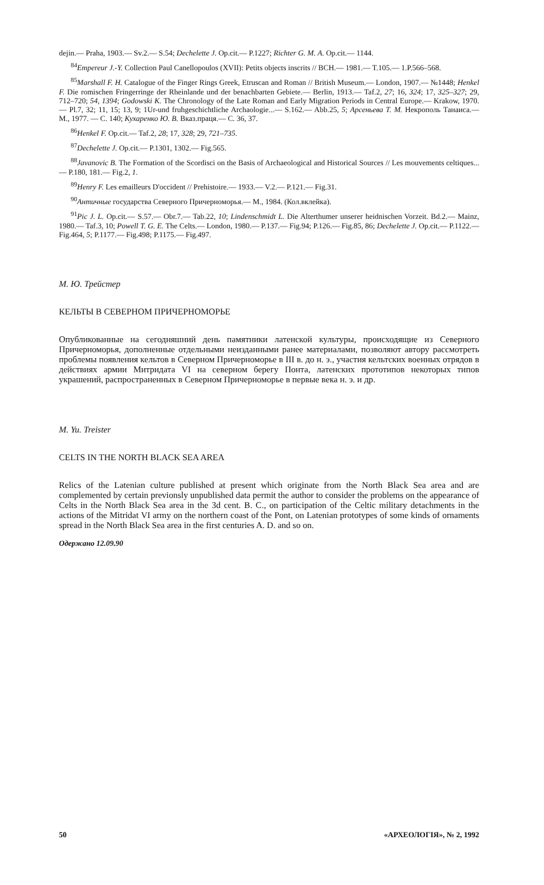dejin.— Praha, 1903.— Sv.2.— S.54; Dechelette J. Op.cit.— P.1227; Richter G. M. A. Op.cit.— 1144.
<sup>84</sup> Empereur J.-Y. Collection Paul Canellopoulos (XVII): Petits objects inscrits // BCH.— 1981.— T.105.— 1.P.566–568.
<sup>85</sup> Marshall F. H. Catalogue of the Finger Rings Greek, Etruscan and Roman // British Museum.— London, 1907.— №1448; Henkel F. Die romischen Fringerringe der Rheinlande und der benachbarten Gebiete.— Berlin, 1913.— Taf.2, 27; 16, 324; 17, 325–327; 29, 712–720; 54, 1394; Godowski K. The Chronology of the Late Roman and Early Migration Periods in Central Europe.— Krakow, 1970.— Pl.7, 32; 11, 15; 13, 9; 1Ur-und fruhgeschichtliche Archaologie...— S.162.— Abb.25, 5; Арсеньева Т. М. Некрополь Танаиса.— М., 1977. — С. 140; Кухаренко Ю. В. Вказ.праця.— С. 36, 37.
<sup>86</sup> Henkel F. Op.cit.— Taf.2, 28; 17, 328; 29, 721–735.
<sup>87</sup> Dechelette J. Op.cit.— P.1301, 1302.— Fig.565.
<sup>88</sup> Javanovic B. The Formation of the Scordisci on the Basis of Archaeological and Historical Sources // Les mouvements celtiques...— P.180, 181.— Fig.2, 1.
<sup>89</sup> Henry F. Les emailleurs D'occident // Prehistoire.— 1933.— V.2.— P.121.— Fig.31.
<sup>90</sup> Античные государства Северного Причерноморья.— М., 1984. (Кол.вклейка).
<sup>91</sup> Pic J. L. Op.cit.— S.57.— Obr.7.— Tab.22, 10; Lindenschmidt L. Die Alterthumer unserer heidnischen Vorzeit. Bd.2.— Mainz, 1980.— Taf.3, 10; Powell T. G. E. The Celts.— London, 1980.— P.137.— Fig.94; P.126.— Fig.85, 86; Dechelette J. Op.cit.— P.1122.— Fig.464, 5; P.1177.— Fig.498; P.1175.— Fig.497.
М. Ю. Трейстер
КЕЛЬТЫ В СЕВЕРНОМ ПРИЧЕРНОМОРЬЕ
Опубликованные на сегодняшний день памятники латенской культуры, происходящие из Северного Причерноморья, дополненные отдельными неизданными ранее материалами, позволяют автору рассмотреть проблемы появления кельтов в Северном Причерноморье в III в. до н. э., участия кельтских военных отрядов в действиях армии Митридата VI на северном берегу Понта, латенских прототипов некоторых типов украшений, распространенных в Северном Причерноморье в первые века н. э. и др.
M. Yu. Treister
CELTS IN THE NORTH BLACK SEA AREA
Relics of the Latenian culture published at present which originate from the North Black Sea area and are complemented by certain previonsly unpublished data permit the author to consider the problems on the appearance of Celts in the North Black Sea area in the 3d cent. B. C., on participation of the Celtic military detachments in the actions of the Mitridat VI army on the northern coast of the Pont, on Latenian prototypes of some kinds of ornaments spread in the North Black Sea area in the first centuries A. D. and so on.
Одержано 12.09.90
50 «АРХЕОЛОГІЯ», № 2, 1992